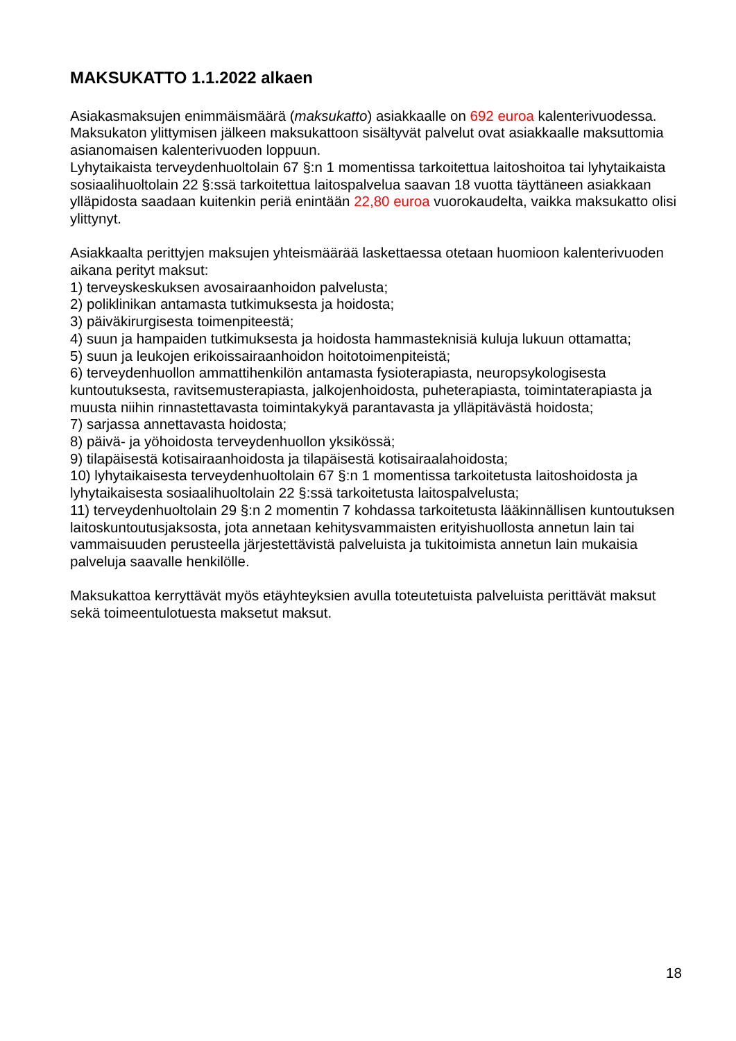MAKSUKATTO 1.1.2022 alkaen
Asiakasmaksujen enimmäismäärä (maksukatto) asiakkaalle on 692 euroa kalenterivuodessa. Maksukaton ylittymisen jälkeen maksukattoon sisältyvät palvelut ovat asiakkaalle maksuttomia asianomaisen kalenterivuoden loppuun.
Lyhytaikaista terveydenhuoltolain 67 §:n 1 momentissa tarkoitettua laitoshoitoa tai lyhytaikaista sosiaalihuoltolain 22 §:ssä tarkoitettua laitospalvelua saavan 18 vuotta täyttäneen asiakkaan ylläpidosta saadaan kuitenkin periä enintään 22,80 euroa vuorokaudelta, vaikka maksukatto olisi ylittynyt.
Asiakkaalta perittyjen maksujen yhteismäärää laskettaessa otetaan huomioon kalenterivuoden aikana perityt maksut:
1) terveyskeskuksen avosairaanhoidon palvelusta;
2) poliklinikan antamasta tutkimuksesta ja hoidosta;
3) päiväkirurgisesta toimenpiteestä;
4) suun ja hampaiden tutkimuksesta ja hoidosta hammasteknisiä kuluja lukuun ottamatta;
5) suun ja leukojen erikoissairaanhoidon hoitotoimenpiteistä;
6) terveydenhuollon ammattihenkilön antamasta fysioterapiasta, neuropsykologisesta kuntoutuksesta, ravitsemusterapiasta, jalkojenhoidosta, puheterapiasta, toimintaterapiasta ja muusta niihin rinnastettavasta toimintakykyä parantavasta ja ylläpitävästä hoidosta;
7) sarjassa annettavasta hoidosta;
8) päivä- ja yöhoidosta terveydenhuollon yksikössä;
9) tilapäisestä kotisairaanhoidosta ja tilapäisestä kotisairaalahoidosta;
10) lyhytaikaisesta terveydenhuoltolain 67 §:n 1 momentissa tarkoitetusta laitoshoidosta ja lyhytaikaisesta sosiaalihuoltolain 22 §:ssä tarkoitetusta laitospalvelusta;
11) terveydenhuoltolain 29 §:n 2 momentin 7 kohdassa tarkoitetusta lääkinnällisen kuntoutuksen laitoskuntoutusjaksosta, jota annetaan kehitysvammaisten erityishuollosta annetun lain tai vammaisuuden perusteella järjestettävistä palveluista ja tukitoimista annetun lain mukaisia palveluja saavalle henkilölle.
Maksukattoa kerryttävät myös etäyhteyksien avulla toteutetuista palveluista perittävät maksut sekä toimeentulotuesta maksetut maksut.
18